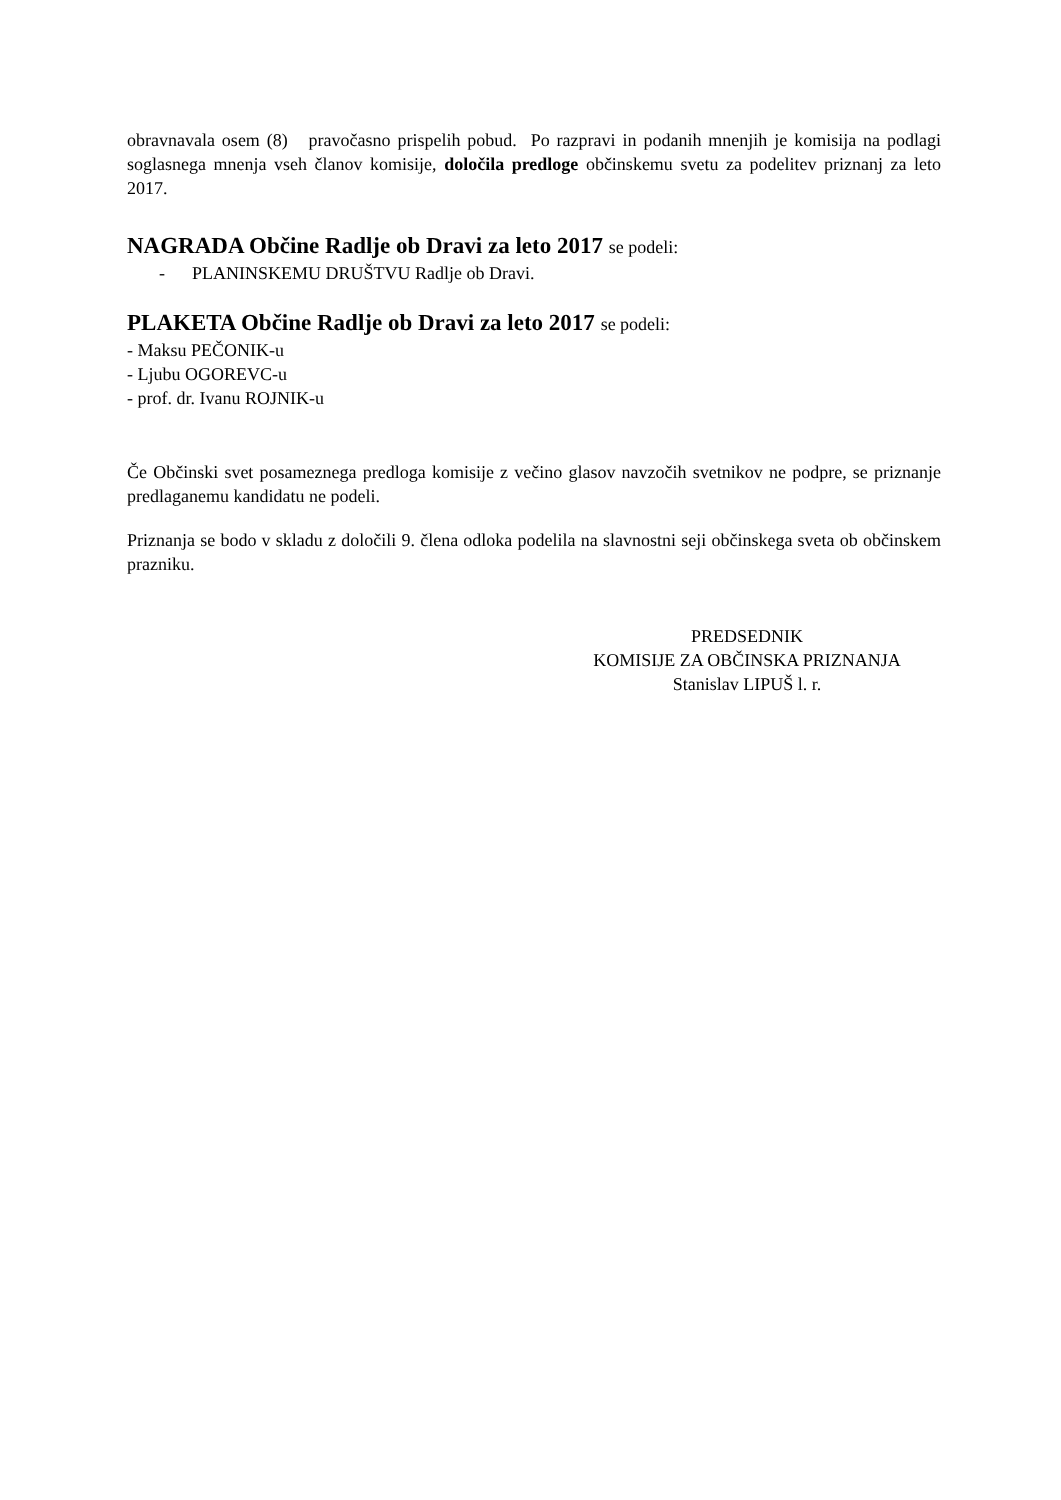obravnavala osem (8) pravočasno prispelih pobud. Po razpravi in podanih mnenjih je komisija na podlagi soglasnega mnenja vseh članov komisije, določila predloge občinskemu svetu za podelitev priznanj za leto 2017.
NAGRADA Občine Radlje ob Dravi za leto 2017 se podeli:
- PLANINSKEMU DRUŠTVU Radlje ob Dravi.
PLAKETA Občine Radlje ob Dravi za leto 2017 se podeli:
- Maksu PEČONIK-u
- Ljubu OGOREVC-u
- prof. dr. Ivanu ROJNIK-u
Če Občinski svet posameznega predloga komisije z večino glasov navzočih svetnikov ne podpre, se priznanje predlaganemu kandidatu ne podeli.
Priznanja se bodo v skladu z določili 9. člena odloka podelila na slavnostni seji občinskega sveta ob občinskem prazniku.
PREDSEDNIK
KOMISIJE ZA OBČINSKA PRIZNANJA
Stanislav LIPUŠ l. r.